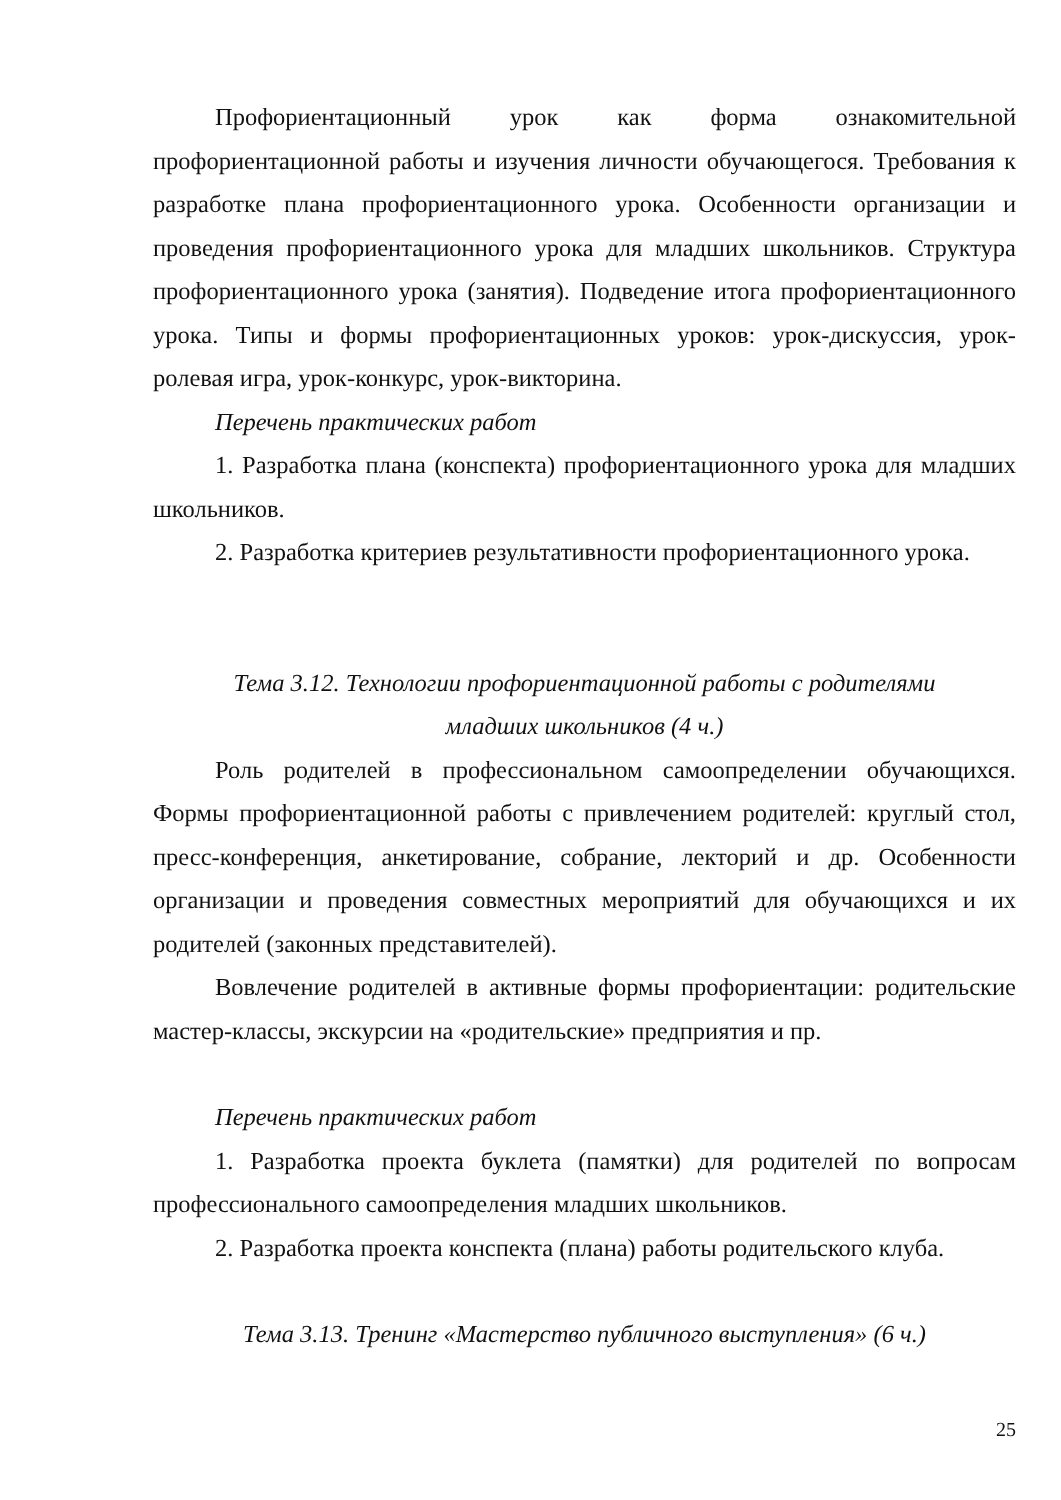Профориентационный урок как форма ознакомительной профориентационной работы и изучения личности обучающегося. Требования к разработке плана профориентационного урока. Особенности организации и проведения профориентационного урока для младших школьников. Структура профориентационного урока (занятия). Подведение итога профориентационного урока. Типы и формы профориентационных уроков: урок-дискуссия, урок-ролевая игра, урок-конкурс, урок-викторина.
Перечень практических работ
1. Разработка плана (конспекта) профориентационного урока для младших школьников.
2. Разработка критериев результативности профориентационного урока.
Тема 3.12. Технологии профориентационной работы с родителями
младших школьников (4 ч.)
Роль родителей в профессиональном самоопределении обучающихся. Формы профориентационной работы с привлечением родителей: круглый стол, пресс-конференция, анкетирование, собрание, лекторий и др. Особенности организации и проведения совместных мероприятий для обучающихся и их родителей (законных представителей).
Вовлечение родителей в активные формы профориентации: родительские мастер-классы, экскурсии на «родительские» предприятия и пр.
Перечень практических работ
1. Разработка проекта буклета (памятки) для родителей по вопросам профессионального самоопределения младших школьников.
2. Разработка проекта конспекта (плана) работы родительского клуба.
Тема 3.13. Тренинг «Мастерство публичного выступления» (6 ч.)
25